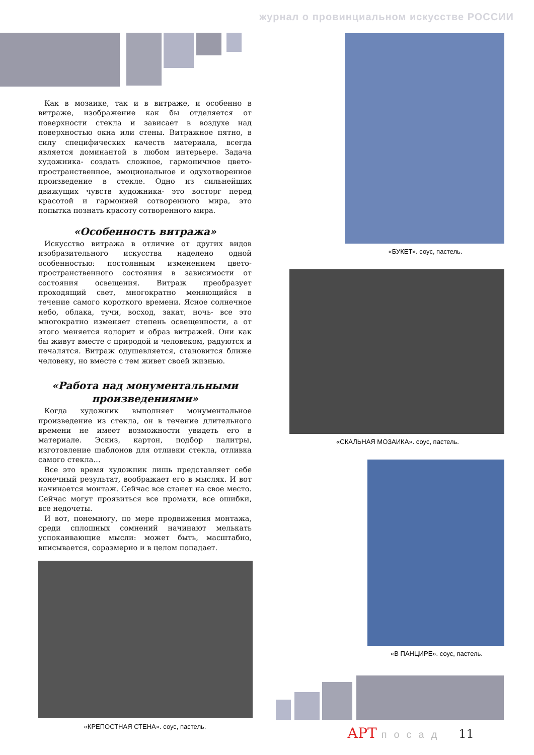журнал о провинциальном искусстве РОССИИ
Как в мозаике, так и в витраже, и особенно в витраже, изображение как бы отделяется от поверхности стекла и зависает в воздухе над поверхностью окна или стены. Витражное пятно, в силу специфических качеств материала, всегда является доминантой в любом интерьере. Задача художника- создать сложное, гармоничное цвето-пространственное, эмоциональное и одухотворенное произведение в стекле. Одно из сильнейших движущих чувств художника- это восторг перед красотой и гармонией сотворенного мира, это попытка познать красоту сотворенного мира.
«Особенность витража»
Искусство витража в отличие от других видов изобразительного искусства наделено одной особенностью: постоянным изменением цвето-пространственного состояния в зависимости от состояния освещения. Витраж преобразует проходящий свет, многократно меняющийся в течение самого короткого времени. Ясное солнечное небо, облака, тучи, восход, закат, ночь- все это многократно изменяет степень освещенности, а от этого меняется колорит и образ витражей. Они как бы живут вместе с природой и человеком, радуются и печалятся. Витраж одушевляется, становится ближе человеку, но вместе с тем живет своей жизнью.
«Работа над монументальными произведениями»
Когда художник выполняет монументальное произведение из стекла, он в течение длительного времени не имеет возможности увидеть его в материале. Эскиз, картон, подбор палитры, изготовление шаблонов для отливки стекла, отливка самого стекла…
Все это время художник лишь представляет себе конечный результат, воображает его в мыслях. И вот начинается монтаж. Сейчас все станет на свое место. Сейчас могут проявиться все промахи, все ошибки, все недочеты.
И вот, понемногу, по мере продвижения монтажа, среди сплошных сомнений начинают мелькать успокаивающие мысли: может быть, масштабно, вписывается, соразмерно и в целом попадает.
«КРЕПОСТНАЯ СТЕНА». соус, пастель.
«БУКЕТ». соус, пастель.
«СКАЛЬНАЯ МОЗАИКА». соус, пастель.
«В ПАНЦИРЕ». соус, пастель.
АРТ посад 11